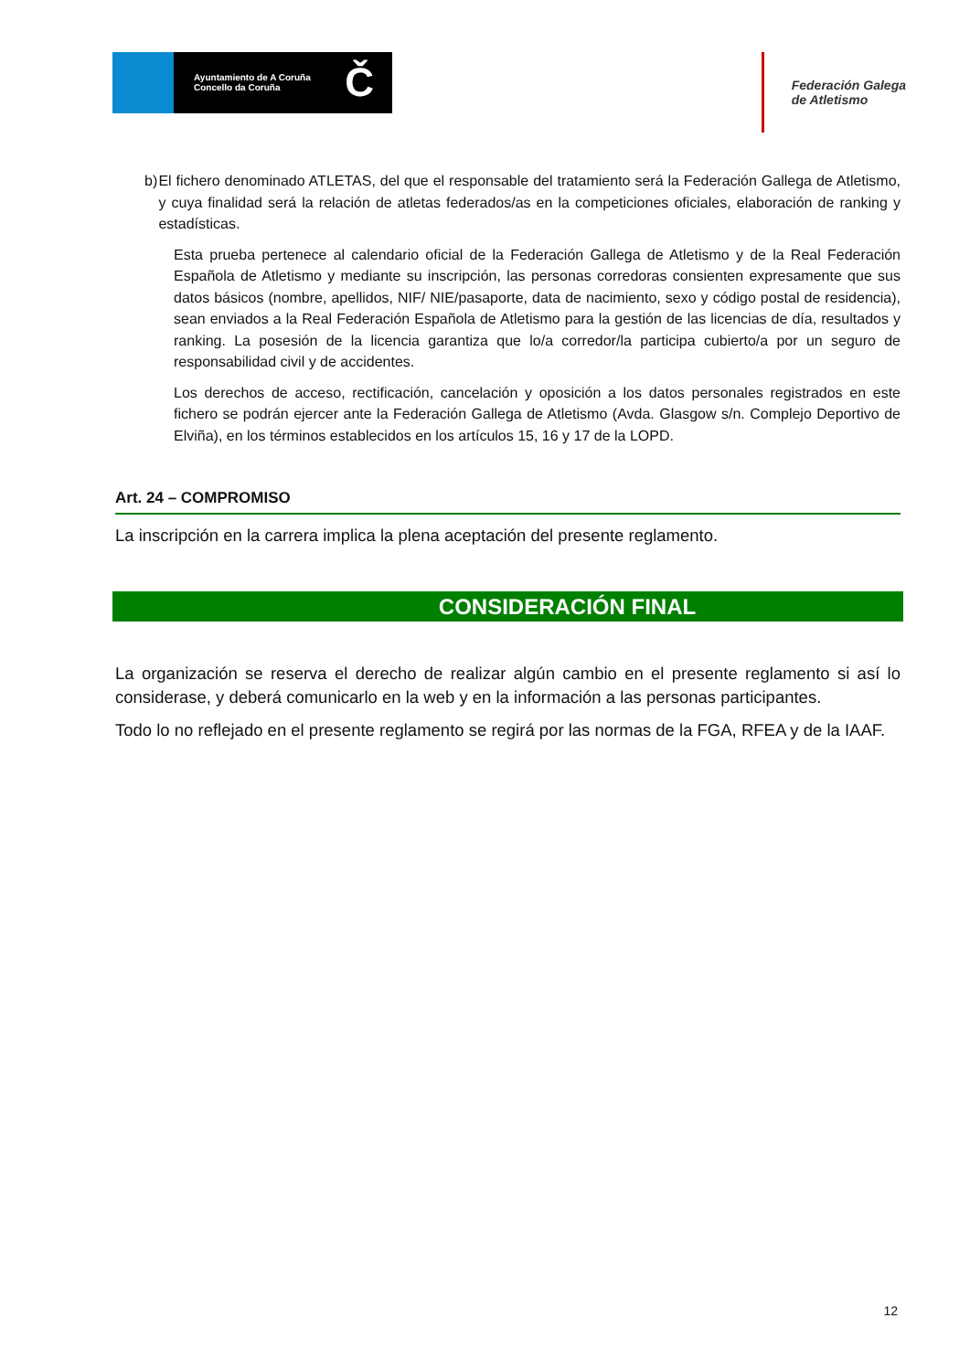Ayuntamiento de A Coruña
Concello da Coruña
Č
Federación Galega
de Atletismo
b) El fichero denominado ATLETAS, del que el responsable del tratamiento será la Federación Gallega de Atletismo, y cuya finalidad será la relación de atletas federados/as en la competiciones oficiales, elaboración de ranking y estadísticas.
Esta prueba pertenece al calendario oficial de la Federación Gallega de Atletismo y de la Real Federación Española de Atletismo y mediante su inscripción, las personas corredoras consienten expresamente que sus datos básicos (nombre, apellidos, NIF/ NIE/pasaporte, data de nacimiento, sexo y código postal de residencia), sean enviados a la Real Federación Española de Atletismo para la gestión de las licencias de día, resultados y ranking. La posesión de la licencia garantiza que lo/a corredor/la participa cubierto/a por un seguro de responsabilidad civil y de accidentes.
Los derechos de acceso, rectificación, cancelación y oposición a los datos personales registrados en este fichero se podrán ejercer ante la Federación Gallega de Atletismo (Avda. Glasgow s/n. Complejo Deportivo de Elviña), en los términos establecidos en los artículos 15, 16 y 17 de la LOPD.
Art. 24 – COMPROMISO
La inscripción en la carrera implica la plena aceptación del presente reglamento.
CONSIDERACIÓN FINAL
La organización se reserva el derecho de realizar algún cambio en el presente reglamento si así lo considerase, y deberá comunicarlo en la web y en la información a las personas participantes.
Todo lo no reflejado en el presente reglamento se regirá por las normas de la FGA, RFEA y de la IAAF.
12